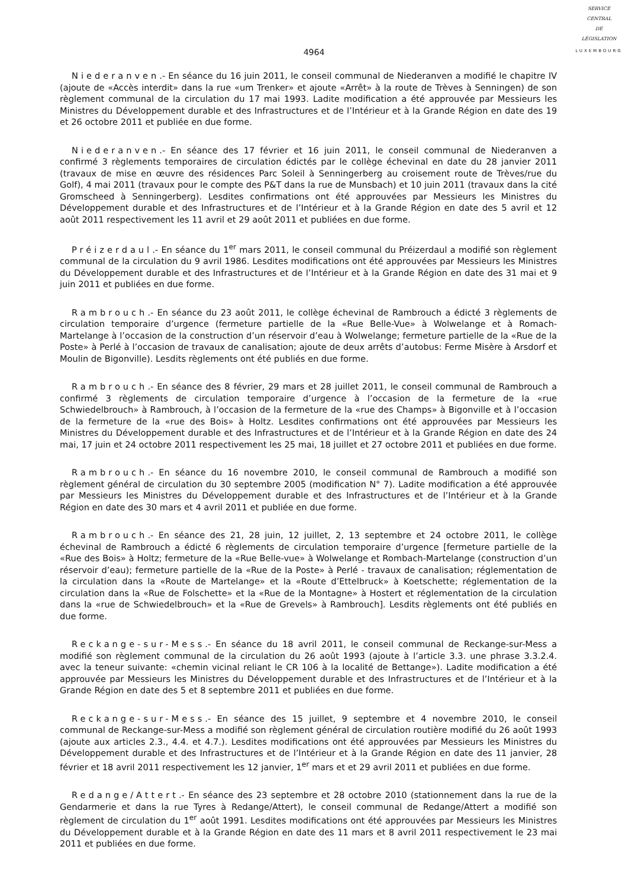SERVICE
CENTRAL
DE
LÉGISLATION
LUXEMBOURG
4964
Niederanven.- En séance du 16 juin 2011, le conseil communal de Niederanven a modifié le chapitre IV (ajoute de «Accès interdit» dans la rue «um Trenker» et ajoute «Arrêt» à la route de Trèves à Senningen) de son règlement communal de la circulation du 17 mai 1993. Ladite modification a été approuvée par Messieurs les Ministres du Développement durable et des Infrastructures et de l’Intérieur et à la Grande Région en date des 19 et 26 octobre 2011 et publiée en due forme.
Niederanven.- En séance des 17 février et 16 juin 2011, le conseil communal de Niederanven a confirmé 3 règlements temporaires de circulation édictés par le collège échevinal en date du 28 janvier 2011 (travaux de mise en œuvre des résidences Parc Soleil à Senningerberg au croisement route de Trèves/rue du Golf), 4 mai 2011 (travaux pour le compte des P&T dans la rue de Munsbach) et 10 juin 2011 (travaux dans la cité Gromscheed à Senningerberg). Lesdites confirmations ont été approuvées par Messieurs les Ministres du Développement durable et des Infrastructures et de l’Intérieur et à la Grande Région en date des 5 avril et 12 août 2011 respectivement les 11 avril et 29 août 2011 et publiées en due forme.
Préizerdaul.- En séance du 1<sup>er</sup> mars 2011, le conseil communal du Préizerdaul a modifié son règlement communal de la circulation du 9 avril 1986. Lesdites modifications ont été approuvées par Messieurs les Ministres du Développement durable et des Infrastructures et de l’Intérieur et à la Grande Région en date des 31 mai et 9 juin 2011 et publiées en due forme.
Rambrouch.- En séance du 23 août 2011, le collège échevinal de Rambrouch a édicté 3 règlements de circulation temporaire d’urgence (fermeture partielle de la «Rue Belle-Vue» à Wolwelange et à Romach-Martelange à l’occasion de la construction d’un réservoir d’eau à Wolwelange; fermeture partielle de la «Rue de la Poste» à Perlé à l’occasion de travaux de canalisation; ajoute de deux arrêts d’autobus: Ferme Misère à Arsdorf et Moulin de Bigonville). Lesdits règlements ont été publiés en due forme.
Rambrouch.- En séance des 8 février, 29 mars et 28 juillet 2011, le conseil communal de Rambrouch a confirmé 3 règlements de circulation temporaire d’urgence à l’occasion de la fermeture de la «rue Schwiedelbrouch» à Rambrouch, à l’occasion de la fermeture de la «rue des Champs» à Bigonville et à l’occasion de la fermeture de la «rue des Bois» à Holtz. Lesdites confirmations ont été approuvées par Messieurs les Ministres du Développement durable et des Infrastructures et de l’Intérieur et à la Grande Région en date des 24 mai, 17 juin et 24 octobre 2011 respectivement les 25 mai, 18 juillet et 27 octobre 2011 et publiées en due forme.
Rambrouch.- En séance du 16 novembre 2010, le conseil communal de Rambrouch a modifié son règlement général de circulation du 30 septembre 2005 (modification N° 7). Ladite modification a été approuvée par Messieurs les Ministres du Développement durable et des Infrastructures et de l’Intérieur et à la Grande Région en date des 30 mars et 4 avril 2011 et publiée en due forme.
Rambrouch.- En séance des 21, 28 juin, 12 juillet, 2, 13 septembre et 24 octobre 2011, le collège échevinal de Rambrouch a édicté 6 règlements de circulation temporaire d’urgence [fermeture partielle de la «Rue des Bois» à Holtz; fermeture de la «Rue Belle-vue» à Wolwelange et Rombach-Martelange (construction d’un réservoir d’eau); fermeture partielle de la «Rue de la Poste» à Perlé - travaux de canalisation; réglementation de la circulation dans la «Route de Martelange» et la «Route d’Ettelbruck» à Koetschette; réglementation de la circulation dans la «Rue de Folschette» et la «Rue de la Montagne» à Hostert et réglementation de la circulation dans la «rue de Schwiedelbrouch» et la «Rue de Grevels» à Rambrouch]. Lesdits règlements ont été publiés en due forme.
Reckange-sur-Mess.- En séance du 18 avril 2011, le conseil communal de Reckange-sur-Mess a modifié son règlement communal de la circulation du 26 août 1993 (ajoute à l’article 3.3. une phrase 3.3.2.4. avec la teneur suivante: «chemin vicinal reliant le CR 106 à la localité de Bettange»). Ladite modification a été approuvée par Messieurs les Ministres du Développement durable et des Infrastructures et de l’Intérieur et à la Grande Région en date des 5 et 8 septembre 2011 et publiées en due forme.
Reckange-sur-Mess.- En séance des 15 juillet, 9 septembre et 4 novembre 2010, le conseil communal de Reckange-sur-Mess a modifié son règlement général de circulation routière modifié du 26 août 1993 (ajoute aux articles 2.3., 4.4. et 4.7.). Lesdites modifications ont été approuvées par Messieurs les Ministres du Développement durable et des Infrastructures et de l’Intérieur et à la Grande Région en date des 11 janvier, 28 février et 18 avril 2011 respectivement les 12 janvier, 1<sup>er</sup> mars et et 29 avril 2011 et publiées en due forme.
Redange/Attert.- En séance des 23 septembre et 28 octobre 2010 (stationnement dans la rue de la Gendarmerie et dans la rue Tyres à Redange/Attert), le conseil communal de Redange/Attert a modifié son règlement de circulation du 1<sup>er</sup> août 1991. Lesdites modifications ont été approuvées par Messieurs les Ministres du Développement durable et à la Grande Région en date des 11 mars et 8 avril 2011 respectivement le 23 mai 2011 et publiées en due forme.